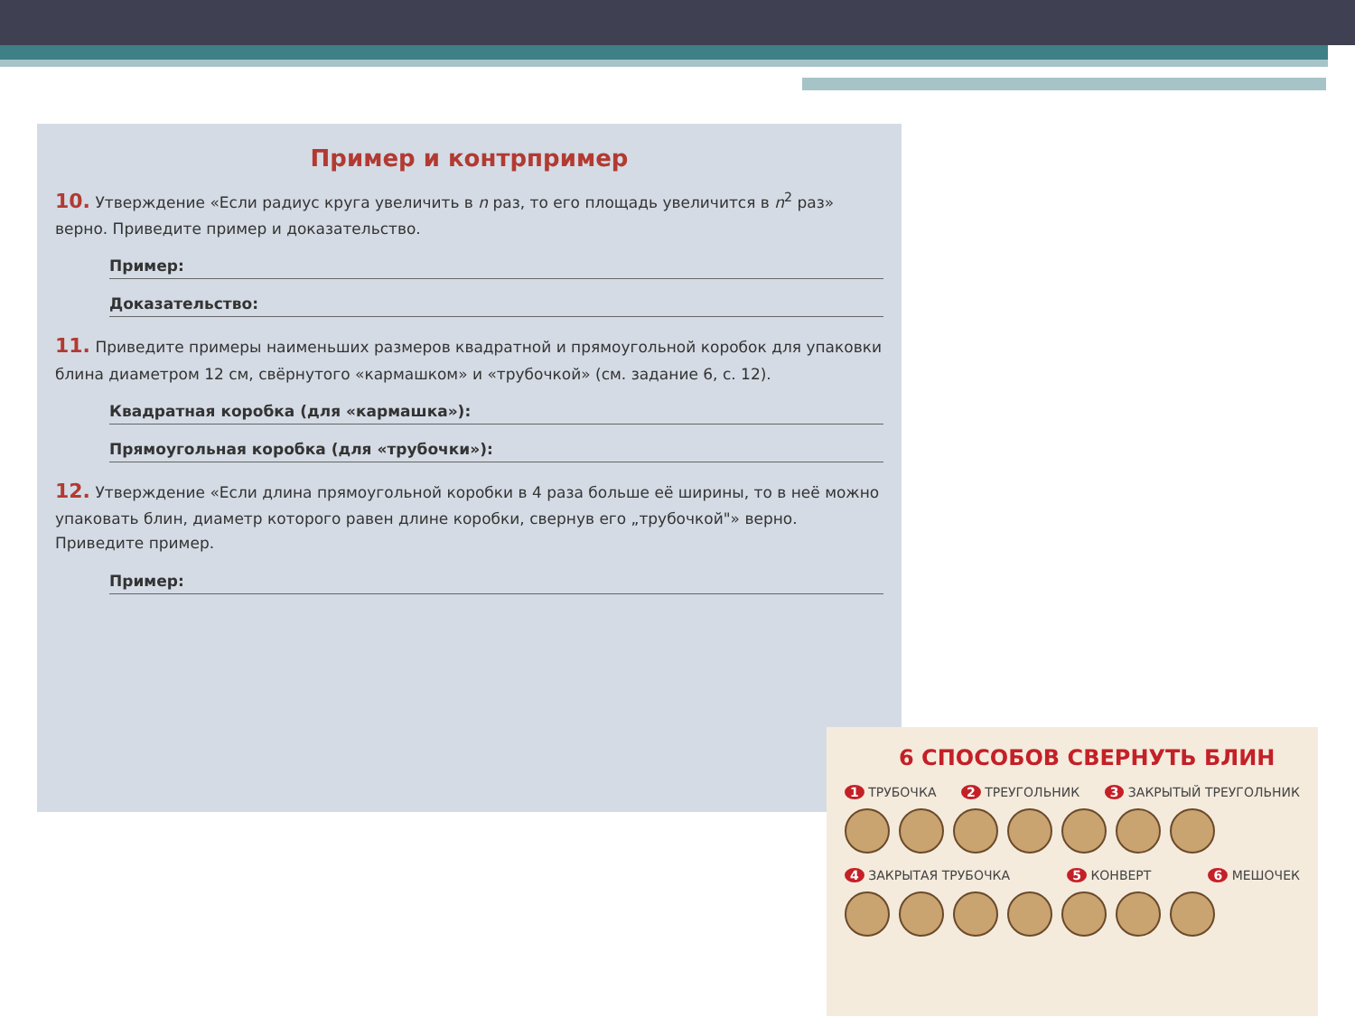Пример и контрпример
10. Утверждение «Если радиус круга увеличить в n раз, то его площадь увеличится в n<sup>2</sup> раз» верно. Приведите пример и доказательство.
Пример:
Доказательство:
11. Приведите примеры наименьших размеров квадратной и прямоугольной коробок для упаковки блина диаметром 12 см, свёрнутого «кармашком» и «трубочкой» (см. задание 6, с. 12).
Квадратная коробка (для «кармашка»):
Прямоугольная коробка (для «трубочки»):
12. Утверждение «Если длина прямоугольной коробки в 4 раза больше её ширины, то в неё можно упаковать блин, диаметр которого равен длине коробки, свернув его „трубочкой"» верно. Приведите пример.
Пример:
6 СПОСОБОВ СВЕРНУТЬ БЛИН
1 ТРУБОЧКА 2 ТРЕУГОЛЬНИК 3 ЗАКРЫТЫЙ ТРЕУГОЛЬНИК
4 ЗАКРЫТАЯ ТРУБОЧКА 5 КОНВЕРТ 6 МЕШОЧЕК